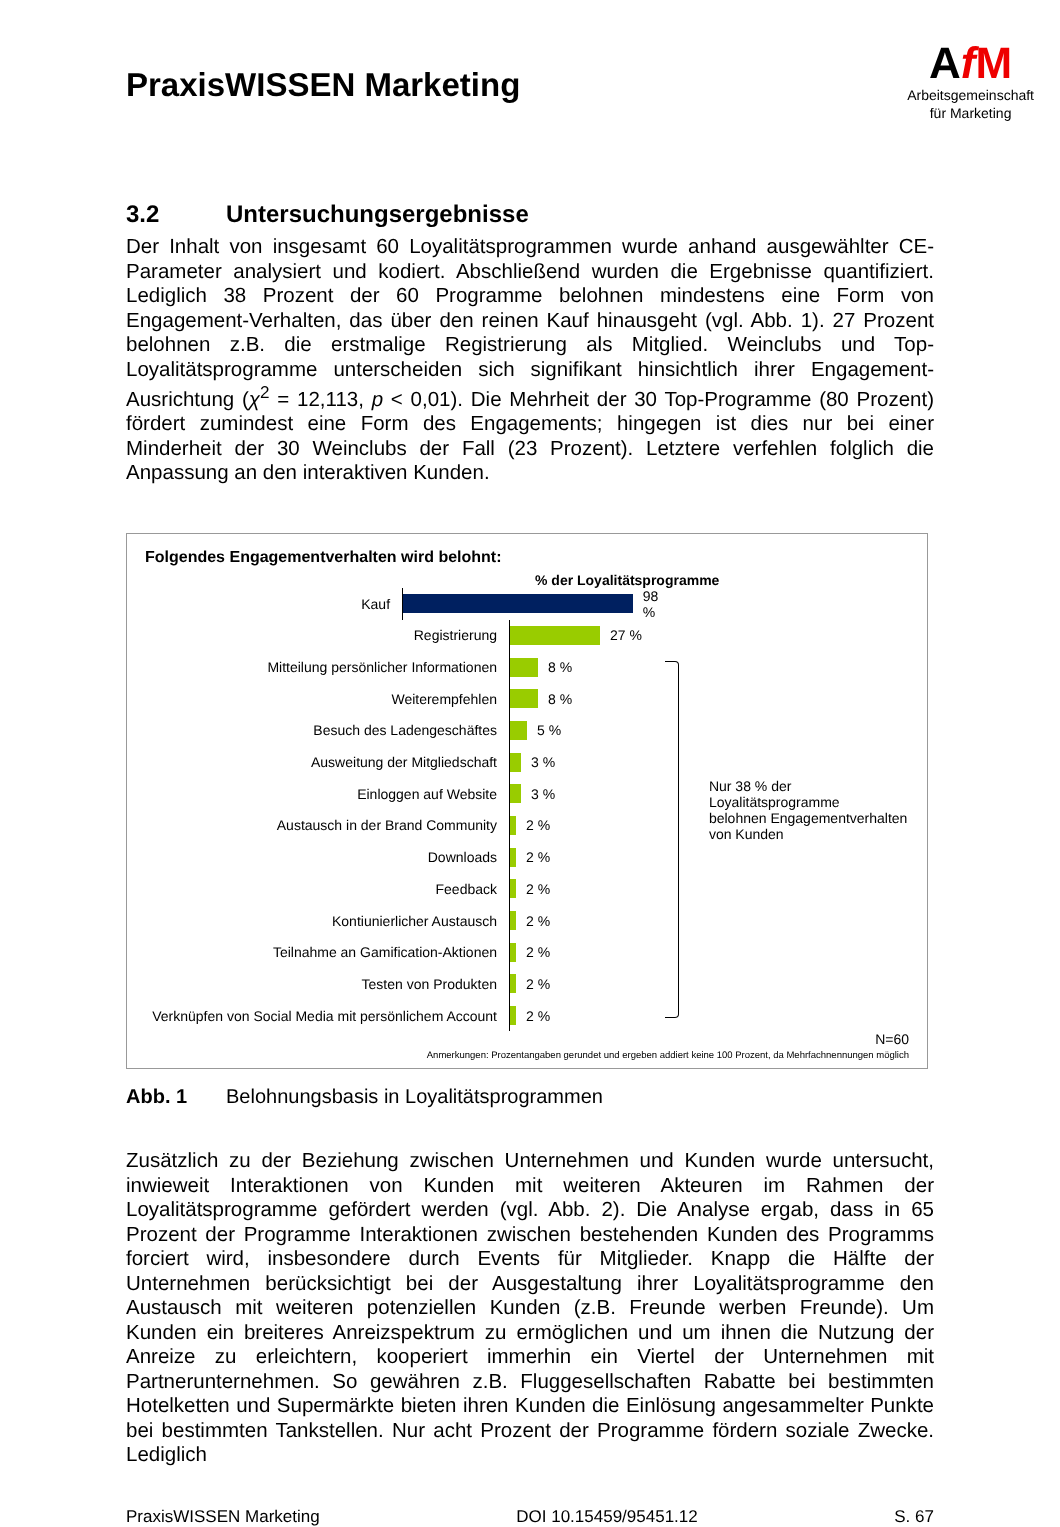PraxisWISSEN Marketing
AfM
Arbeitsgemeinschaft
für Marketing
3.2 Untersuchungsergebnisse
Der Inhalt von insgesamt 60 Loyalitätsprogrammen wurde anhand ausgewählter CE-Parameter analysiert und kodiert. Abschließend wurden die Ergebnisse quantifiziert. Lediglich 38 Prozent der 60 Programme belohnen mindestens eine Form von Engagement-Verhalten, das über den reinen Kauf hinausgeht (vgl. Abb. 1). 27 Prozent belohnen z.B. die erstmalige Registrierung als Mitglied. Weinclubs und Top-Loyalitätsprogramme unterscheiden sich signifikant hinsichtlich ihrer Engagement-Ausrichtung (χ<sup>2</sup> = 12,113, p < 0,01). Die Mehrheit der 30 Top-Programme (80 Prozent) fördert zumindest eine Form des Engagements; hingegen ist dies nur bei einer Minderheit der 30 Weinclubs der Fall (23 Prozent). Letztere verfehlen folglich die Anpassung an den interaktiven Kunden.
Folgendes Engagementverhalten wird belohnt:
% der Loyalitätsprogramme
Kauf
98 %
Registrierung
27 %
Mitteilung persönlicher Informationen
8 %
Weiterempfehlen
8 %
Besuch des Ladengeschäftes
5 %
Ausweitung der Mitgliedschaft
3 %
Einloggen auf Website
3 %
Austausch in der Brand Community
2 %
Downloads
2 %
Feedback
2 %
Kontiunierlicher Austausch
2 %
Teilnahme an Gamification-Aktionen
2 %
Testen von Produkten
2 %
Verknüpfen von Social Media mit persönlichem Account
2 %
Nur 38 % der Loyalitätsprogramme
belohnen Engagementverhalten
von Kunden
N=60
Anmerkungen: Prozentangaben gerundet und ergeben addiert keine 100 Prozent, da Mehrfachnennungen möglich
Abb. 1 Belohnungsbasis in Loyalitätsprogrammen
Zusätzlich zu der Beziehung zwischen Unternehmen und Kunden wurde untersucht, inwieweit Interaktionen von Kunden mit weiteren Akteuren im Rahmen der Loyalitätsprogramme gefördert werden (vgl. Abb. 2). Die Analyse ergab, dass in 65 Prozent der Programme Interaktionen zwischen bestehenden Kunden des Programms forciert wird, insbesondere durch Events für Mitglieder. Knapp die Hälfte der Unternehmen berücksichtigt bei der Ausgestaltung ihrer Loyalitätsprogramme den Austausch mit weiteren potenziellen Kunden (z.B. Freunde werben Freunde). Um Kunden ein breiteres Anreizspektrum zu ermöglichen und um ihnen die Nutzung der Anreize zu erleichtern, kooperiert immerhin ein Viertel der Unternehmen mit Partnerunternehmen. So gewähren z.B. Fluggesellschaften Rabatte bei bestimmten Hotelketten und Supermärkte bieten ihren Kunden die Einlösung angesammelter Punkte bei bestimmten Tankstellen. Nur acht Prozent der Programme fördern soziale Zwecke. Lediglich
PraxisWISSEN Marketing DOI 10.15459/95451.12 S. 67